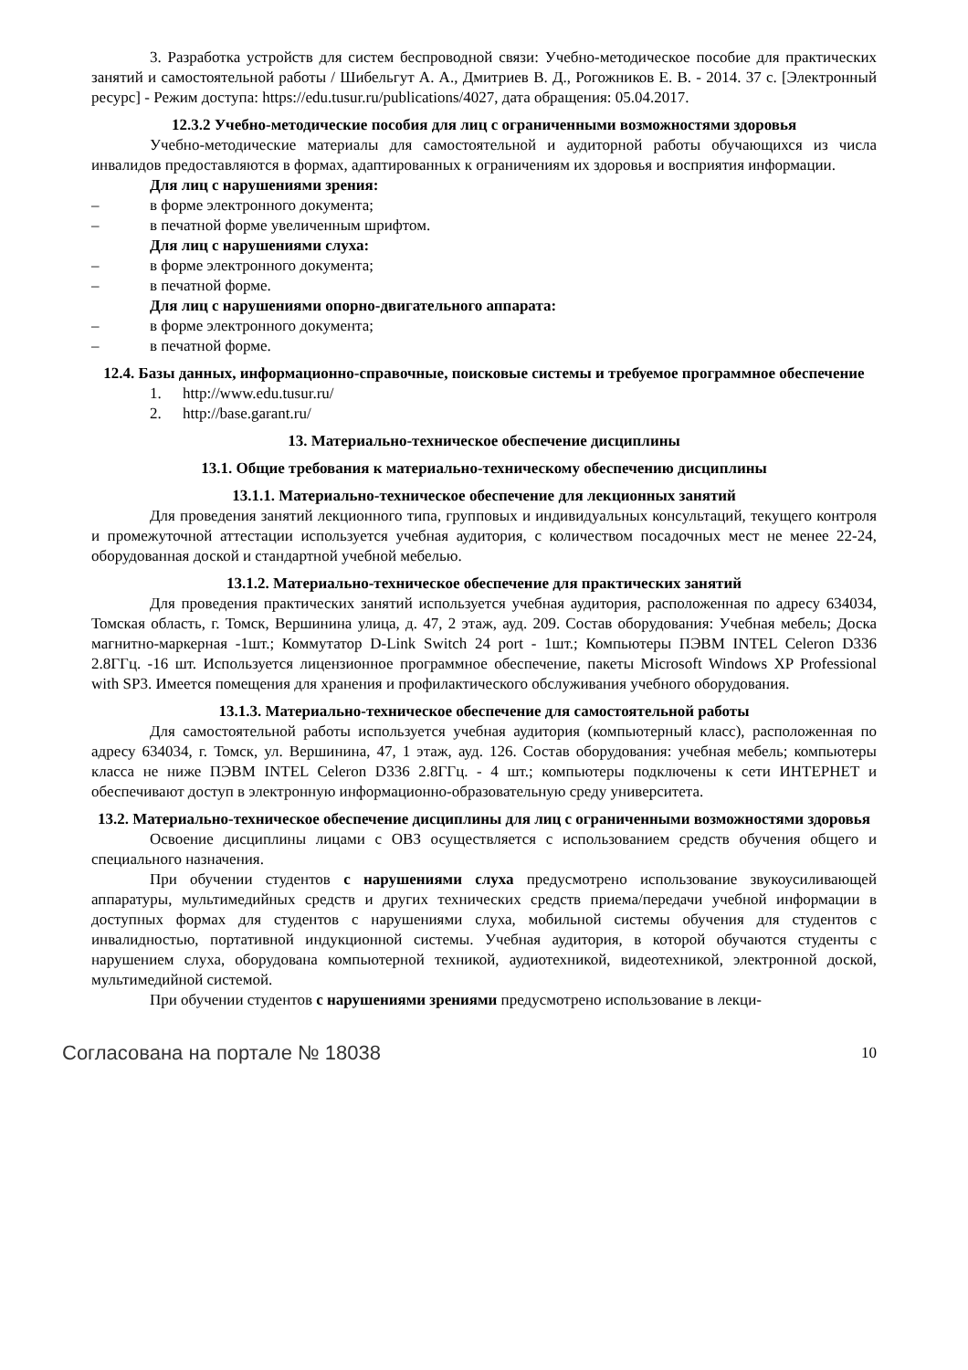3. Разработка устройств для систем беспроводной связи: Учебно-методическое пособие для практических занятий и самостоятельной работы / Шибельгут А. А., Дмитриев В. Д., Рогожников Е. В. - 2014. 37 с. [Электронный ресурс] - Режим доступа: https://edu.tusur.ru/publications/4027, дата обращения: 05.04.2017.
12.3.2 Учебно-методические пособия для лиц с ограниченными возможностями здоровья
Учебно-методические материалы для самостоятельной и аудиторной работы обучающихся из числа инвалидов предоставляются в формах, адаптированных к ограничениям их здоровья и восприятия информации.
Для лиц с нарушениями зрения:
– в форме электронного документа;
– в печатной форме увеличенным шрифтом.
Для лиц с нарушениями слуха:
– в форме электронного документа;
– в печатной форме.
Для лиц с нарушениями опорно-двигательного аппарата:
– в форме электронного документа;
– в печатной форме.
12.4. Базы данных, информационно-справочные, поисковые системы и требуемое программное обеспечение
1. http://www.edu.tusur.ru/
2. http://base.garant.ru/
13. Материально-техническое обеспечение дисциплины
13.1. Общие требования к материально-техническому обеспечению дисциплины
13.1.1. Материально-техническое обеспечение для лекционных занятий
Для проведения занятий лекционного типа, групповых и индивидуальных консультаций, текущего контроля и промежуточной аттестации используется учебная аудитория, с количеством посадочных мест не менее 22-24, оборудованная доской и стандартной учебной мебелью.
13.1.2. Материально-техническое обеспечение для практических занятий
Для проведения практических занятий используется учебная аудитория, расположенная по адресу 634034, Томская область, г. Томск, Вершинина улица, д. 47, 2 этаж, ауд. 209. Состав оборудования: Учебная мебель; Доска магнитно-маркерная -1шт.; Коммутатор D-Link Switch 24 port - 1шт.; Компьютеры ПЭВМ INTEL Celeron D336 2.8ГГц. -16 шт. Используется лицензионное программное обеспечение, пакеты Microsoft Windows XP Professional with SP3. Имеется помещения для хранения и профилактического обслуживания учебного оборудования.
13.1.3. Материально-техническое обеспечение для самостоятельной работы
Для самостоятельной работы используется учебная аудитория (компьютерный класс), расположенная по адресу 634034, г. Томск, ул. Вершинина, 47, 1 этаж, ауд. 126. Состав оборудования: учебная мебель; компьютеры класса не ниже ПЭВМ INTEL Celeron D336 2.8ГГц. - 4 шт.; компьютеры подключены к сети ИНТЕРНЕТ и обеспечивают доступ в электронную информационно-образовательную среду университета.
13.2. Материально-техническое обеспечение дисциплины для лиц с ограниченными возможностями здоровья
Освоение дисциплины лицами с ОВЗ осуществляется с использованием средств обучения общего и специального назначения.
При обучении студентов с нарушениями слуха предусмотрено использование звукоусиливающей аппаратуры, мультимедийных средств и других технических средств приема/передачи учебной информации в доступных формах для студентов с нарушениями слуха, мобильной системы обучения для студентов с инвалидностью, портативной индукционной системы. Учебная аудитория, в которой обучаются студенты с нарушением слуха, оборудована компьютерной техникой, аудиотехникой, видеотехникой, электронной доской, мультимедийной системой.
При обучении студентов с нарушениями зрениями предусмотрено использование в лекци-
Согласована на портале № 18038 10